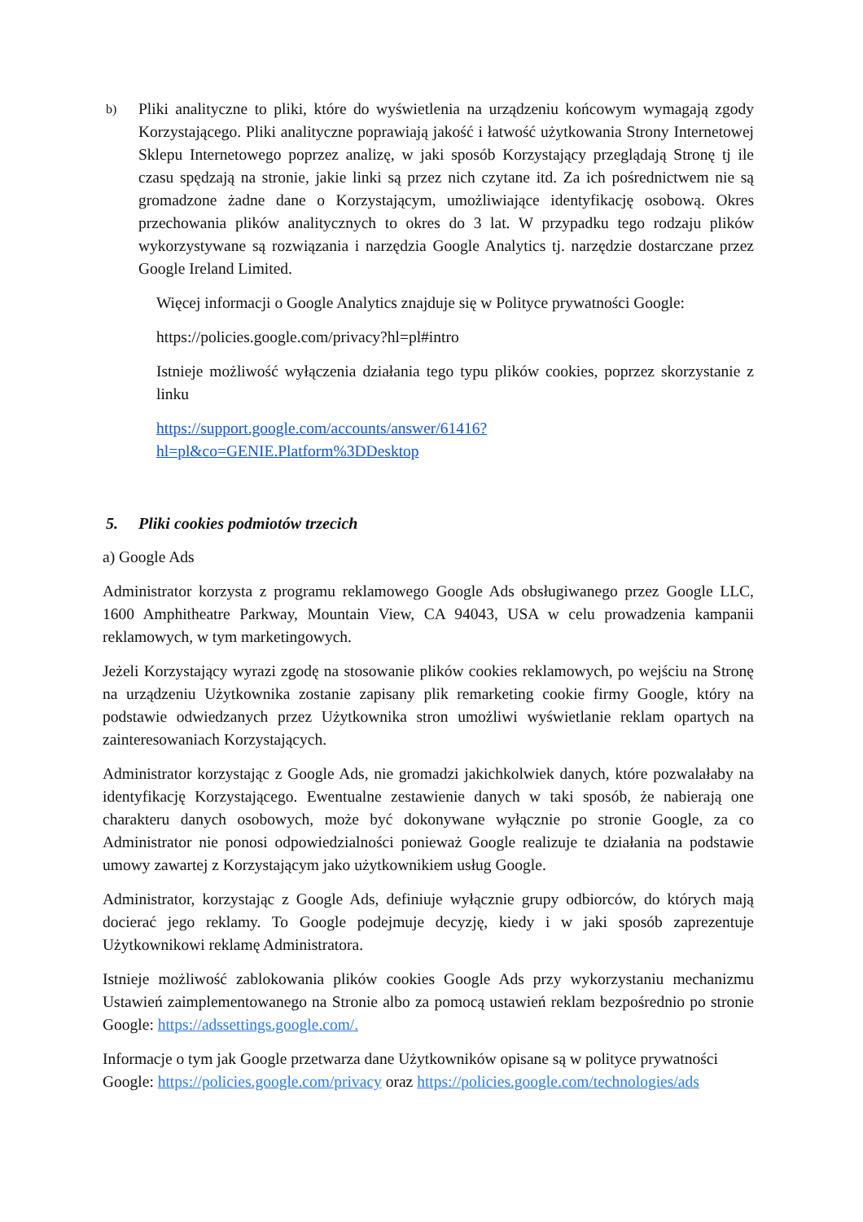b)
Pliki analityczne to pliki, które do wyświetlenia na urządzeniu końcowym wymagają zgody Korzystającego. Pliki analityczne poprawiają jakość i łatwość użytkowania Strony Internetowej Sklepu Internetowego poprzez analizę, w jaki sposób Korzystający przeglądają Stronę tj ile czasu spędzają na stronie, jakie linki są przez nich czytane itd. Za ich pośrednictwem nie są gromadzone żadne dane o Korzystającym, umożliwiające identyfikację osobową. Okres przechowania plików analitycznych to okres do 3 lat. W przypadku tego rodzaju plików wykorzystywane są rozwiązania i narzędzia Google Analytics tj. narzędzie dostarczane przez Google Ireland Limited.
Więcej informacji o Google Analytics znajduje się w Polityce prywatności Google:
https://policies.google.com/privacy?hl=pl#intro
Istnieje możliwość wyłączenia działania tego typu plików cookies, poprzez skorzystanie z linku
https://support.google.com/accounts/answer/61416?
hl=pl&co=GENIE.Platform%3DDesktop
5. Pliki cookies podmiotów trzecich
a) Google Ads
Administrator korzysta z programu reklamowego Google Ads obsługiwanego przez Google LLC, 1600 Amphitheatre Parkway, Mountain View, CA 94043, USA w celu prowadzenia kampanii reklamowych, w tym marketingowych.
Jeżeli Korzystający wyrazi zgodę na stosowanie plików cookies reklamowych, po wejściu na Stronę na urządzeniu Użytkownika zostanie zapisany plik remarketing cookie firmy Google, który na podstawie odwiedzanych przez Użytkownika stron umożliwi wyświetlanie reklam opartych na zainteresowaniach Korzystających.
Administrator korzystając z Google Ads, nie gromadzi jakichkolwiek danych, które pozwalałaby na identyfikację Korzystającego. Ewentualne zestawienie danych w taki sposób, że nabierają one charakteru danych osobowych, może być dokonywane wyłącznie po stronie Google, za co Administrator nie ponosi odpowiedzialności ponieważ Google realizuje te działania na podstawie umowy zawartej z Korzystającym jako użytkownikiem usług Google.
Administrator, korzystając z Google Ads, definiuje wyłącznie grupy odbiorców, do których mają docierać jego reklamy. To Google podejmuje decyzję, kiedy i w jaki sposób zaprezentuje Użytkownikowi reklamę Administratora.
Istnieje możliwość zablokowania plików cookies Google Ads przy wykorzystaniu mechanizmu Ustawień zaimplementowanego na Stronie albo za pomocą ustawień reklam bezpośrednio po stronie Google: https://adssettings.google.com/.
Informacje o tym jak Google przetwarza dane Użytkowników opisane są w polityce prywatności
Google: https://policies.google.com/privacy oraz https://policies.google.com/technologies/ads